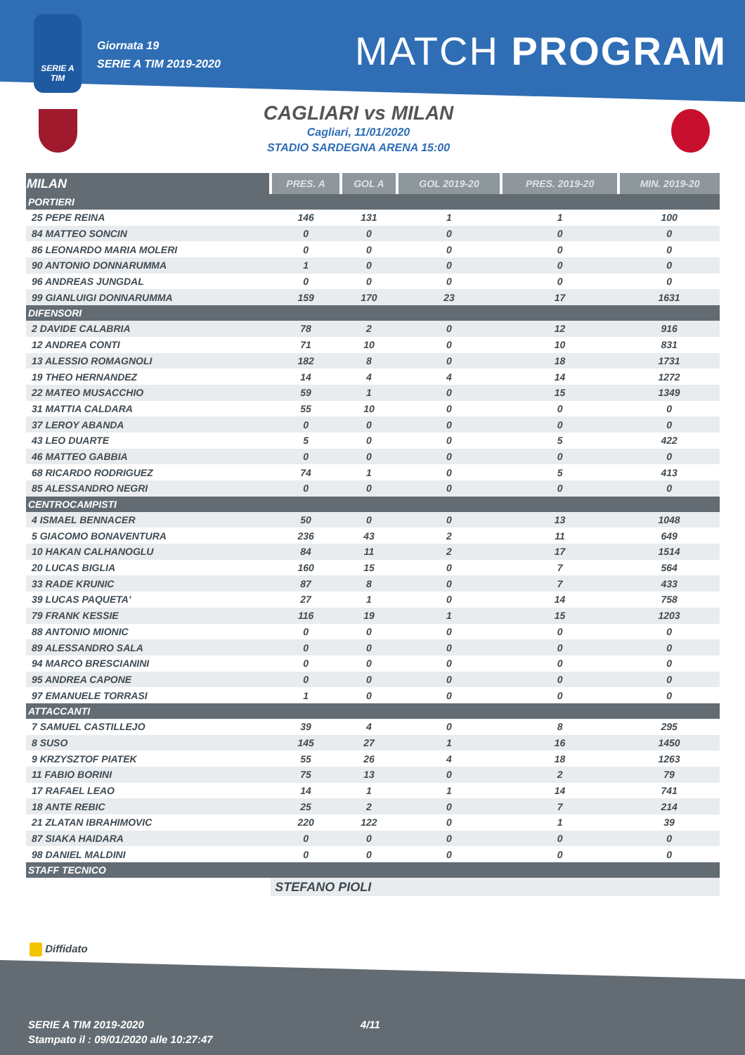SERIE A
TIM
Giornata 19
SERIE A TIM 2019-2020
MATCH PROGRAM
CAGLIARI vs MILAN
Cagliari, 11/01/2020
STADIO SARDEGNA ARENA 15:00
| MILAN | PRES. A | GOL A | GOL 2019-20 | PRES. 2019-20 | MIN. 2019-20 |
| --- | --- | --- | --- | --- | --- |
| PORTIERI | | | | | |
| 25 PEPE REINA | 146 | 131 | 1 | 1 | 100 |
| 84 MATTEO SONCIN | 0 | 0 | 0 | 0 | 0 |
| 86 LEONARDO MARIA MOLERI | 0 | 0 | 0 | 0 | 0 |
| 90 ANTONIO DONNARUMMA | 1 | 0 | 0 | 0 | 0 |
| 96 ANDREAS JUNGDAL | 0 | 0 | 0 | 0 | 0 |
| 99 GIANLUIGI DONNARUMMA | 159 | 170 | 23 | 17 | 1631 |
| DIFENSORI | | | | | |
| 2 DAVIDE CALABRIA | 78 | 2 | 0 | 12 | 916 |
| 12 ANDREA CONTI | 71 | 10 | 0 | 10 | 831 |
| 13 ALESSIO ROMAGNOLI | 182 | 8 | 0 | 18 | 1731 |
| 19 THEO HERNANDEZ | 14 | 4 | 4 | 14 | 1272 |
| 22 MATEO MUSACCHIO | 59 | 1 | 0 | 15 | 1349 |
| 31 MATTIA CALDARA | 55 | 10 | 0 | 0 | 0 |
| 37 LEROY ABANDA | 0 | 0 | 0 | 0 | 0 |
| 43 LEO DUARTE | 5 | 0 | 0 | 5 | 422 |
| 46 MATTEO GABBIA | 0 | 0 | 0 | 0 | 0 |
| 68 RICARDO RODRIGUEZ | 74 | 1 | 0 | 5 | 413 |
| 85 ALESSANDRO NEGRI | 0 | 0 | 0 | 0 | 0 |
| CENTROCAMPISTI | | | | | |
| 4 ISMAEL BENNACER | 50 | 0 | 0 | 13 | 1048 |
| 5 GIACOMO BONAVENTURA | 236 | 43 | 2 | 11 | 649 |
| 10 HAKAN CALHANOGLU | 84 | 11 | 2 | 17 | 1514 |
| 20 LUCAS BIGLIA | 160 | 15 | 0 | 7 | 564 |
| 33 RADE KRUNIC | 87 | 8 | 0 | 7 | 433 |
| 39 LUCAS PAQUETA' | 27 | 1 | 0 | 14 | 758 |
| 79 FRANK KESSIE | 116 | 19 | 1 | 15 | 1203 |
| 88 ANTONIO MIONIC | 0 | 0 | 0 | 0 | 0 |
| 89 ALESSANDRO SALA | 0 | 0 | 0 | 0 | 0 |
| 94 MARCO BRESCIANINI | 0 | 0 | 0 | 0 | 0 |
| 95 ANDREA CAPONE | 0 | 0 | 0 | 0 | 0 |
| 97 EMANUELE TORRASI | 1 | 0 | 0 | 0 | 0 |
| ATTACCANTI | | | | | |
| 7 SAMUEL CASTILLEJO | 39 | 4 | 0 | 8 | 295 |
| 8 SUSO | 145 | 27 | 1 | 16 | 1450 |
| 9 KRZYSZTOF PIATEK | 55 | 26 | 4 | 18 | 1263 |
| 11 FABIO BORINI | 75 | 13 | 0 | 2 | 79 |
| 17 RAFAEL LEAO | 14 | 1 | 1 | 14 | 741 |
| 18 ANTE REBIC | 25 | 2 | 0 | 7 | 214 |
| 21 ZLATAN IBRAHIMOVIC | 220 | 122 | 0 | 1 | 39 |
| 87 SIAKA HAIDARA | 0 | 0 | 0 | 0 | 0 |
| 98 DANIEL MALDINI | 0 | 0 | 0 | 0 | 0 |
| STAFF TECNICO | | | | | |
| | STEFANO PIOLI | | | | |
Diffidato
SERIE A TIM 2019-2020 4/11
Stampato il : 09/01/2020 alle 10:27:47